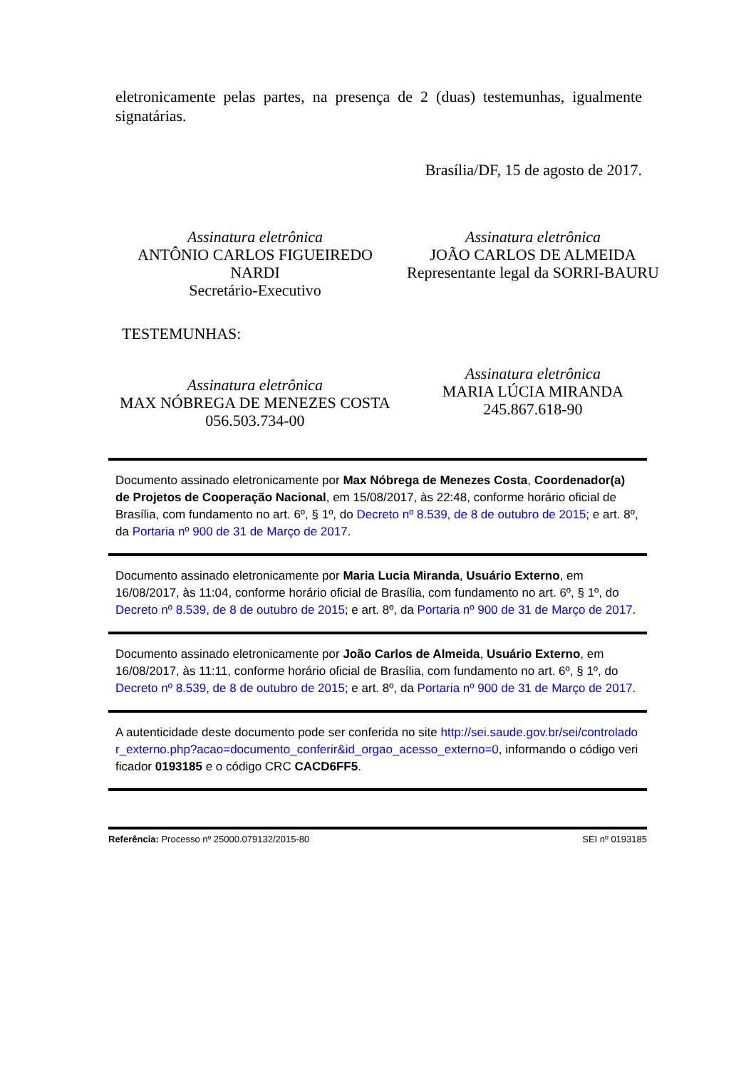eletronicamente pelas partes, na presença de 2 (duas) testemunhas, igualmente signatárias.
Brasília/DF, 15 de agosto de 2017.
Assinatura eletrônica
ANTÔNIO CARLOS FIGUEIREDO NARDI
Secretário-Executivo
Assinatura eletrônica
JOÃO CARLOS DE ALMEIDA
Representante legal da SORRI-BAURU
TESTEMUNHAS:
Assinatura eletrônica
MAX NÓBREGA DE MENEZES COSTA
056.503.734-00
Assinatura eletrônica
MARIA LÚCIA MIRANDA
245.867.618-90
Documento assinado eletronicamente por Max Nóbrega de Menezes Costa, Coordenador(a) de Projetos de Cooperação Nacional, em 15/08/2017, às 22:48, conforme horário oficial de Brasília, com fundamento no art. 6º, § 1º, do Decreto nº 8.539, de 8 de outubro de 2015; e art. 8º, da Portaria nº 900 de 31 de Março de 2017.
Documento assinado eletronicamente por Maria Lucia Miranda, Usuário Externo, em 16/08/2017, às 11:04, conforme horário oficial de Brasília, com fundamento no art. 6º, § 1º, do Decreto nº 8.539, de 8 de outubro de 2015; e art. 8º, da Portaria nº 900 de 31 de Março de 2017.
Documento assinado eletronicamente por João Carlos de Almeida, Usuário Externo, em 16/08/2017, às 11:11, conforme horário oficial de Brasília, com fundamento no art. 6º, § 1º, do Decreto nº 8.539, de 8 de outubro de 2015; e art. 8º, da Portaria nº 900 de 31 de Março de 2017.
A autenticidade deste documento pode ser conferida no site http://sei.saude.gov.br/sei/controlador_externo.php?acao=documento_conferir&id_orgao_acesso_externo=0, informando o código verificador 0193185 e o código CRC CACD6FF5.
Referência: Processo nº 25000.079132/2015-80 SEI nº 0193185